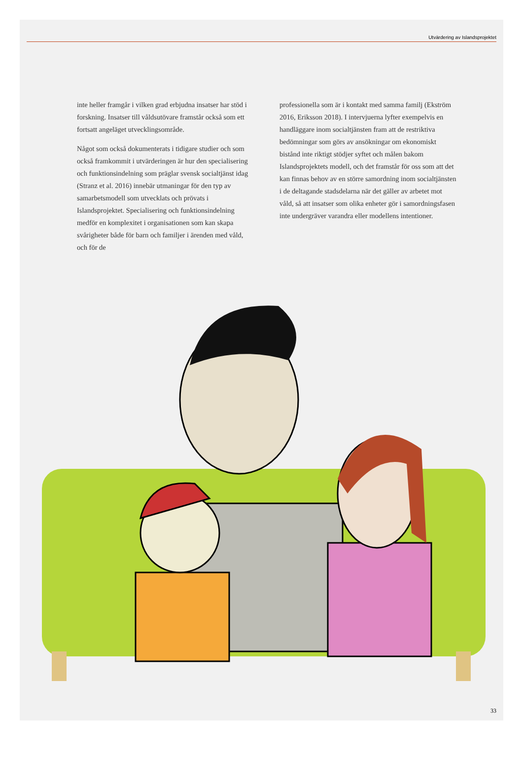Utvärdering av Islandsprojektet
inte heller framgår i vilken grad erbjudna insatser har stöd i forskning. Insatser till våldsutövare framstår också som ett fortsatt angeläget utvecklingsområde.
Något som också dokumenterats i tidigare studier och som också framkommit i utvärderingen är hur den specialisering och funktionsindelning som präglar svensk socialtjänst idag (Stranz et al. 2016) innebär utmaningar för den typ av samarbetsmodell som utvecklats och prövats i Islandsprojektet. Specialisering och funktionsindelning medför en komplexitet i organisationen som kan skapa svårigheter både för barn och familjer i ärenden med våld, och för de
professionella som är i kontakt med samma familj (Ekström 2016, Eriksson 2018). I intervjuerna lyfter exempelvis en handläggare inom socialtjänsten fram att de restriktiva bedömningar som görs av ansökningar om ekonomiskt bistånd inte riktigt stödjer syftet och målen bakom Islandsprojektets modell, och det framstår för oss som att det kan finnas behov av en större samordning inom socialtjänsten i de deltagande stadsdelarna när det gäller av arbetet mot våld, så att insatser som olika enheter gör i samordningsfasen inte undergräver varandra eller modellens intentioner.
33